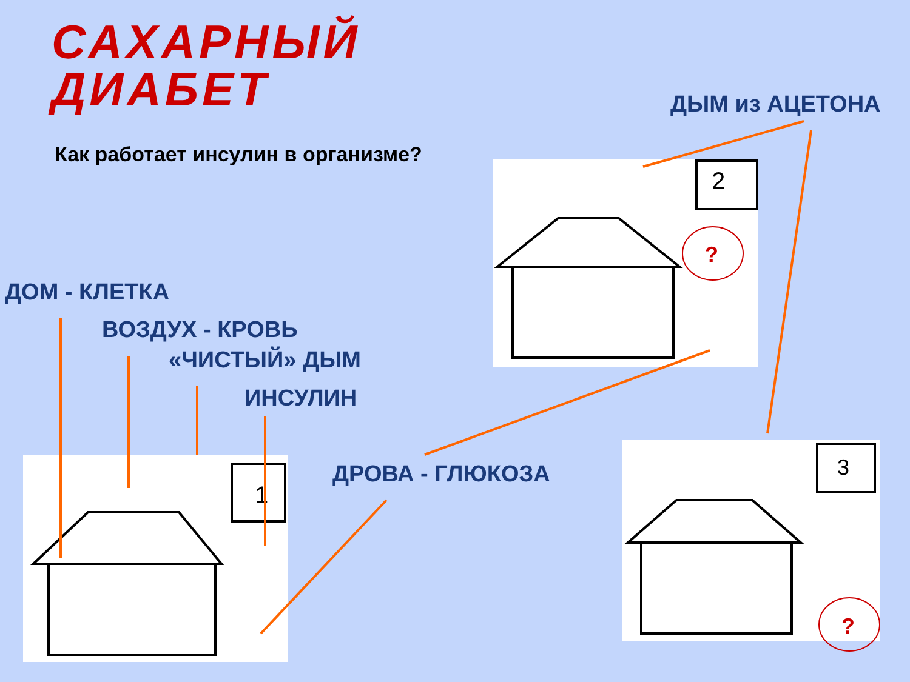САХАРНЫЙ
ДИАБЕТ
Как работает инсулин в организме?
ДЫМ из АЦЕТОНА
ДОМ - КЛЕТКА
ВОЗДУХ - КРОВЬ
«ЧИСТЫЙ» ДЫМ
ИНСУЛИН
ДРОВА - ГЛЮКОЗА
2
1
3
?
?